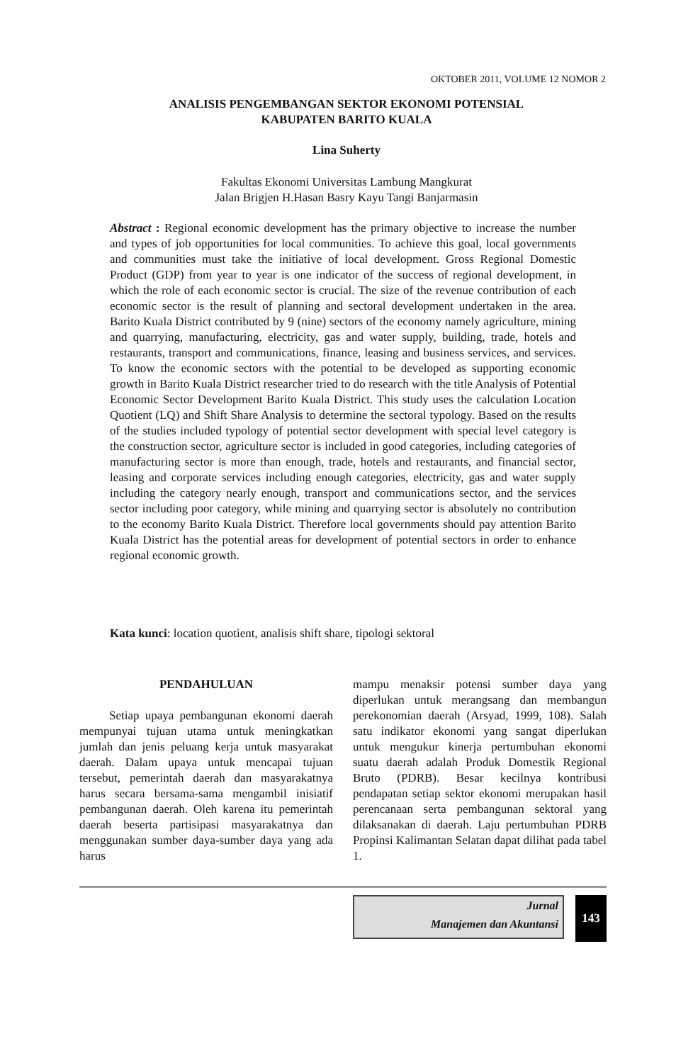OKTOBER 2011, VOLUME 12 NOMOR 2
ANALISIS PENGEMBANGAN SEKTOR EKONOMI POTENSIAL
KABUPATEN BARITO KUALA
Lina Suherty
Fakultas Ekonomi Universitas Lambung Mangkurat
Jalan Brigjen H.Hasan Basry Kayu Tangi Banjarmasin
Abstract : Regional economic development has the primary objective to increase the number and types of job opportunities for local communities. To achieve this goal, local governments and communities must take the initiative of local development. Gross Regional Domestic Product (GDP) from year to year is one indicator of the success of regional development, in which the role of each economic sector is crucial. The size of the revenue contribution of each economic sector is the result of planning and sectoral development undertaken in the area. Barito Kuala District contributed by 9 (nine) sectors of the economy namely agriculture, mining and quarrying, manufacturing, electricity, gas and water supply, building, trade, hotels and restaurants, transport and communications, finance, leasing and business services, and services. To know the economic sectors with the potential to be developed as supporting economic growth in Barito Kuala District researcher tried to do research with the title Analysis of Potential Economic Sector Development Barito Kuala District. This study uses the calculation Location Quotient (LQ) and Shift Share Analysis to determine the sectoral typology. Based on the results of the studies included typology of potential sector development with special level category is the construction sector, agriculture sector is included in good categories, including categories of manufacturing sector is more than enough, trade, hotels and restaurants, and financial sector, leasing and corporate services including enough categories, electricity, gas and water supply including the category nearly enough, transport and communications sector, and the services sector including poor category, while mining and quarrying sector is absolutely no contribution to the economy Barito Kuala District. Therefore local governments should pay attention Barito Kuala District has the potential areas for development of potential sectors in order to enhance regional economic growth.
Kata kunci: location quotient, analisis shift share, tipologi sektoral
PENDAHULUAN
Setiap upaya pembangunan ekonomi daerah mempunyai tujuan utama untuk meningkatkan jumlah dan jenis peluang kerja untuk masyarakat daerah. Dalam upaya untuk mencapai tujuan tersebut, pemerintah daerah dan masyarakatnya harus secara bersama-sama mengambil inisiatif pembangunan daerah. Oleh karena itu pemerintah daerah beserta partisipasi masyarakatnya dan menggunakan sumber daya-sumber daya yang ada harus
mampu menaksir potensi sumber daya yang diperlukan untuk merangsang dan membangun perekonomian daerah (Arsyad, 1999, 108). Salah satu indikator ekonomi yang sangat diperlukan untuk mengukur kinerja pertumbuhan ekonomi suatu daerah adalah Produk Domestik Regional Bruto (PDRB). Besar kecilnya kontribusi pendapatan setiap sektor ekonomi merupakan hasil perencanaan serta pembangunan sektoral yang dilaksanakan di daerah. Laju pertumbuhan PDRB Propinsi Kalimantan Selatan dapat dilihat pada tabel 1.
Jurnal
Manajemen dan Akuntansi
143